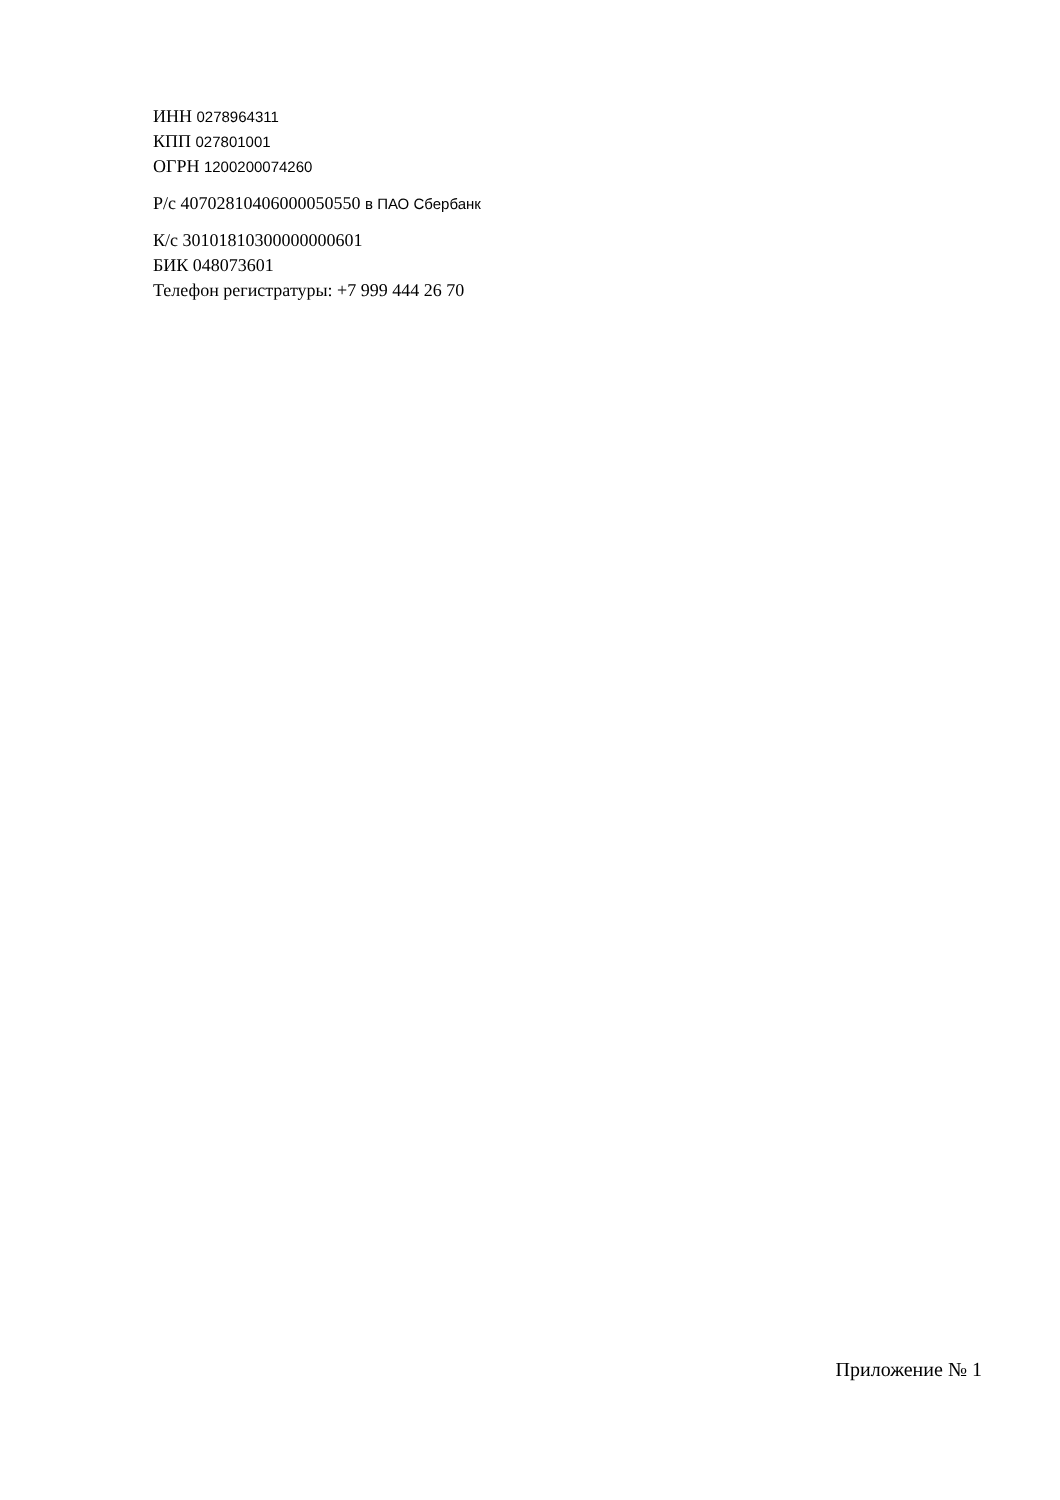ИНН 0278964311
КПП 027801001
ОГРН 1200200074260
Р/с 40702810406000050550 в ПАО Сбербанк
К/с 30101810300000000601
БИК 048073601
Телефон регистратуры: +7 999 444 26 70
Приложение № 1